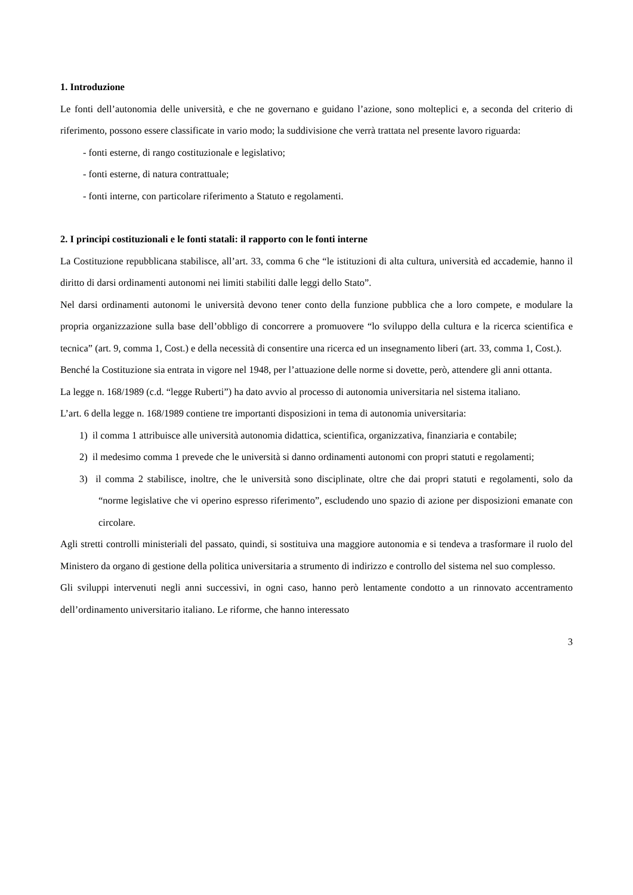1. Introduzione
Le fonti dell’autonomia delle università, e che ne governano e guidano l’azione, sono molteplici e, a seconda del criterio di riferimento, possono essere classificate in vario modo; la suddivisione che verrà trattata nel presente lavoro riguarda:
- fonti esterne, di rango costituzionale e legislativo;
- fonti esterne, di natura contrattuale;
- fonti interne, con particolare riferimento a Statuto e regolamenti.
2. I principi costituzionali e le fonti statali: il rapporto con le fonti interne
La Costituzione repubblicana stabilisce, all’art. 33, comma 6 che “le istituzioni di alta cultura, università ed accademie, hanno il diritto di darsi ordinamenti autonomi nei limiti stabiliti dalle leggi dello Stato”.
Nel darsi ordinamenti autonomi le università devono tener conto della funzione pubblica che a loro compete, e modulare la propria organizzazione sulla base dell’obbligo di concorrere a promuovere “lo sviluppo della cultura e la ricerca scientifica e tecnica” (art. 9, comma 1, Cost.) e della necessità di consentire una ricerca ed un insegnamento liberi (art. 33, comma 1, Cost.).
Benché la Costituzione sia entrata in vigore nel 1948, per l’attuazione delle norme si dovette, però, attendere gli anni ottanta.
La legge n. 168/1989 (c.d. “legge Ruberti”) ha dato avvio al processo di autonomia universitaria nel sistema italiano.
L’art. 6 della legge n. 168/1989 contiene tre importanti disposizioni in tema di autonomia universitaria:
1) il comma 1 attribuisce alle università autonomia didattica, scientifica, organizzativa, finanziaria e contabile;
2) il medesimo comma 1 prevede che le università si danno ordinamenti autonomi con propri statuti e regolamenti;
3) il comma 2 stabilisce, inoltre, che le università sono disciplinate, oltre che dai propri statuti e regolamenti, solo da “norme legislative che vi operino espresso riferimento”, escludendo uno spazio di azione per disposizioni emanate con circolare.
Agli stretti controlli ministeriali del passato, quindi, si sostituiva una maggiore autonomia e si tendeva a trasformare il ruolo del Ministero da organo di gestione della politica universitaria a strumento di indirizzo e controllo del sistema nel suo complesso.
Gli sviluppi intervenuti negli anni successivi, in ogni caso, hanno però lentamente condotto a un rinnovato accentramento dell’ordinamento universitario italiano. Le riforme, che hanno interessato
3